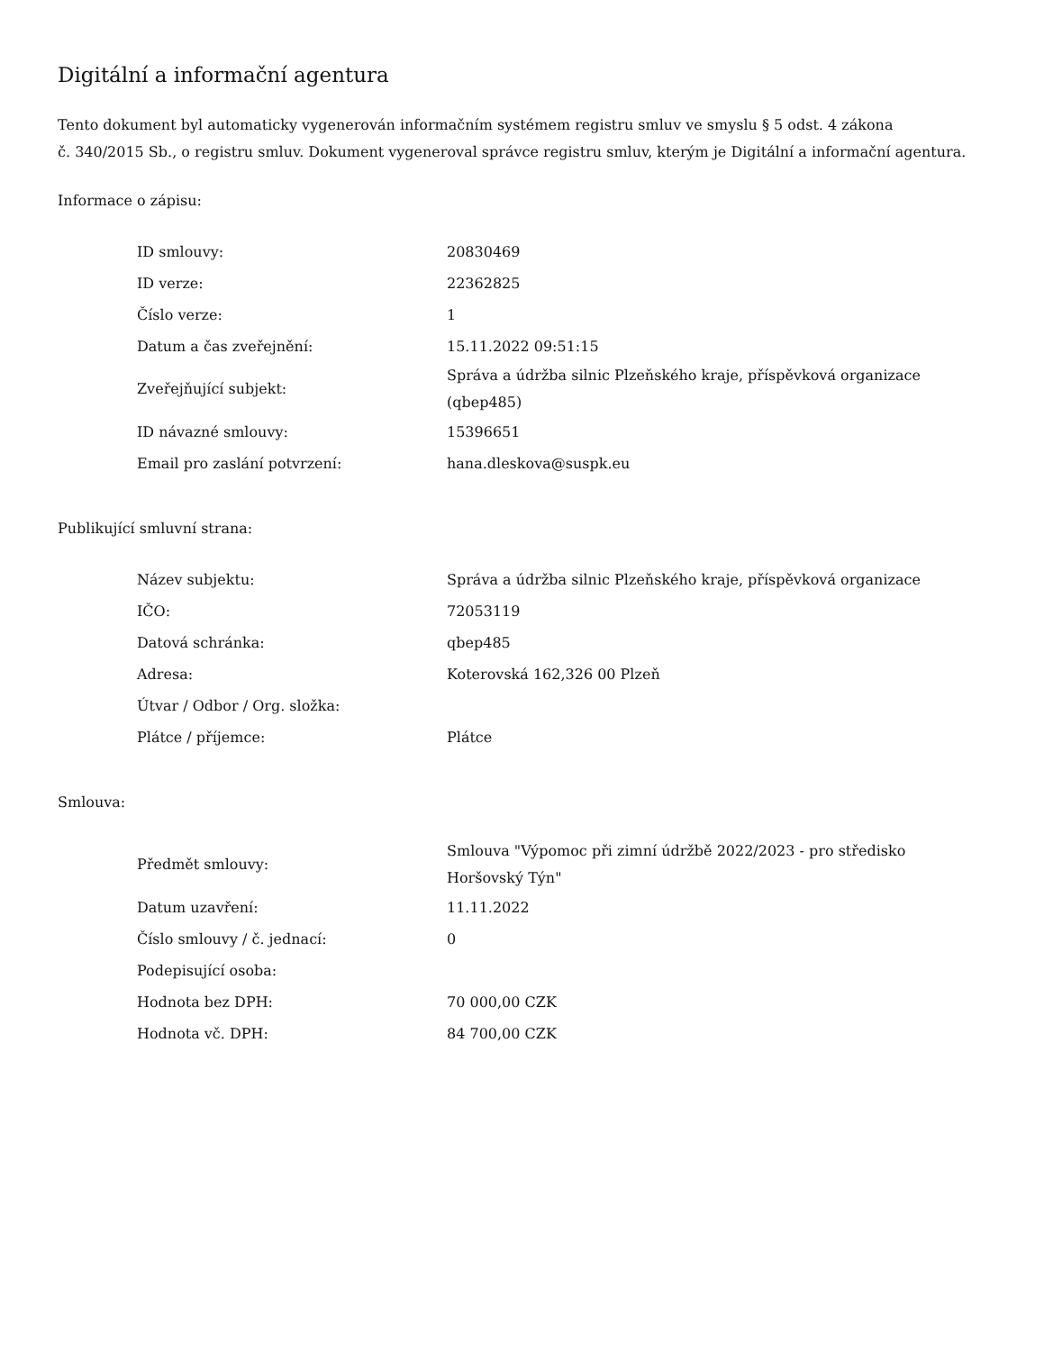Digitální a informační agentura
Tento dokument byl automaticky vygenerován informačním systémem registru smluv ve smyslu § 5 odst. 4 zákona
č. 340/2015 Sb., o registru smluv. Dokument vygeneroval správce registru smluv, kterým je Digitální a informační agentura.
Informace o zápisu:
| ID smlouvy: | 20830469 |
| ID verze: | 22362825 |
| Číslo verze: | 1 |
| Datum a čas zveřejnění: | 15.11.2022 09:51:15 |
| Zveřejňující subjekt: | Správa a údržba silnic Plzeňského kraje, příspěvková organizace (qbep485) |
| ID návazné smlouvy: | 15396651 |
| Email pro zaslání potvrzení: | hana.dleskova@suspk.eu |
Publikující smluvní strana:
| Název subjektu: | Správa a údržba silnic Plzeňského kraje, příspěvková organizace |
| IČO: | 72053119 |
| Datová schránka: | qbep485 |
| Adresa: | Koterovská 162,326 00 Plzeň |
| Útvar / Odbor / Org. složka: | |
| Plátce / příjemce: | Plátce |
Smlouva:
| Předmět smlouvy: | Smlouva "Výpomoc při zimní údržbě 2022/2023 - pro středisko Horšovský Týn" |
| Datum uzavření: | 11.11.2022 |
| Číslo smlouvy / č. jednací: | 0 |
| Podepisující osoba: | |
| Hodnota bez DPH: | 70 000,00 CZK |
| Hodnota vč. DPH: | 84 700,00 CZK |